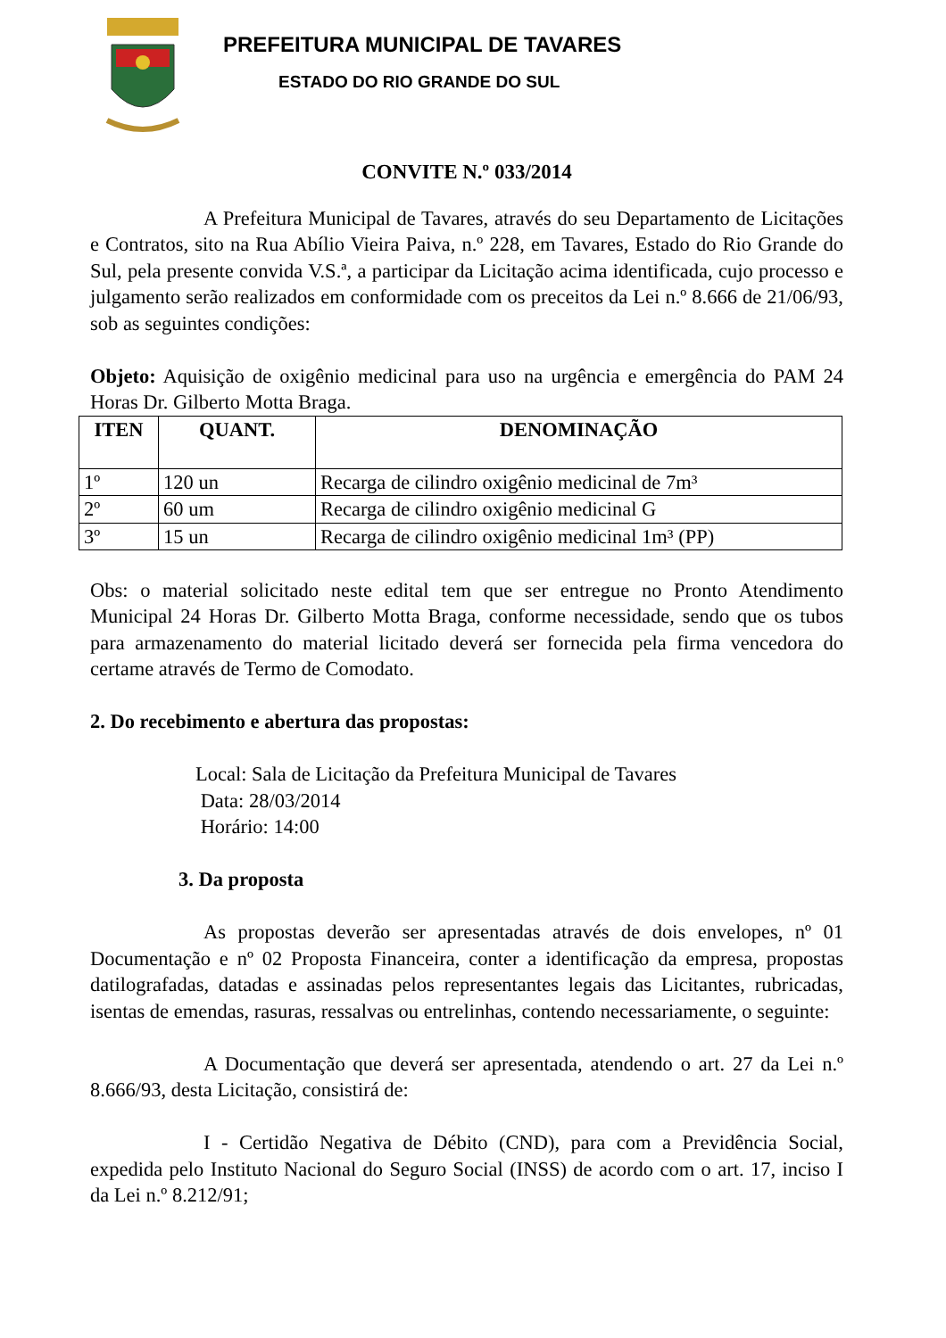PREFEITURA MUNICIPAL DE TAVARES
ESTADO DO RIO GRANDE DO SUL
CONVITE N.º 033/2014
A Prefeitura Municipal de Tavares, através do seu Departamento de Licitações e Contratos, sito na Rua Abílio Vieira Paiva, n.º 228, em Tavares, Estado do Rio Grande do Sul, pela presente convida V.S.ª, a participar da Licitação acima identificada, cujo processo e julgamento serão realizados em conformidade com os preceitos da Lei n.º 8.666 de 21/06/93, sob as seguintes condições:
Objeto: Aquisição de oxigênio medicinal para uso na urgência e emergência do PAM 24 Horas Dr. Gilberto Motta Braga.
| ITEN | QUANT. | DENOMINAÇÃO |
| --- | --- | --- |
| 1º | 120 un | Recarga de cilindro oxigênio medicinal de 7m³ |
| 2º | 60 um | Recarga de cilindro oxigênio medicinal G |
| 3º | 15 un | Recarga de cilindro oxigênio medicinal 1m³ (PP) |
Obs: o material solicitado neste edital tem que ser entregue no Pronto Atendimento Municipal 24 Horas Dr. Gilberto Motta Braga, conforme necessidade, sendo que os tubos para armazenamento do material licitado deverá ser fornecida pela firma vencedora do certame através de Termo de Comodato.
2. Do recebimento e abertura das propostas:
Local: Sala de Licitação da Prefeitura Municipal de Tavares
Data: 28/03/2014
Horário: 14:00
3. Da proposta
As propostas deverão ser apresentadas através de dois envelopes, nº 01 Documentação e nº 02 Proposta Financeira, conter a identificação da empresa, propostas datilografadas, datadas e assinadas pelos representantes legais das Licitantes, rubricadas, isentas de emendas, rasuras, ressalvas ou entrelinhas, contendo necessariamente, o seguinte:
A Documentação que deverá ser apresentada, atendendo o art. 27 da Lei n.º 8.666/93, desta Licitação, consistirá de:
I - Certidão Negativa de Débito (CND), para com a Previdência Social, expedida pelo Instituto Nacional do Seguro Social (INSS) de acordo com o art. 17, inciso I da Lei n.º 8.212/91;